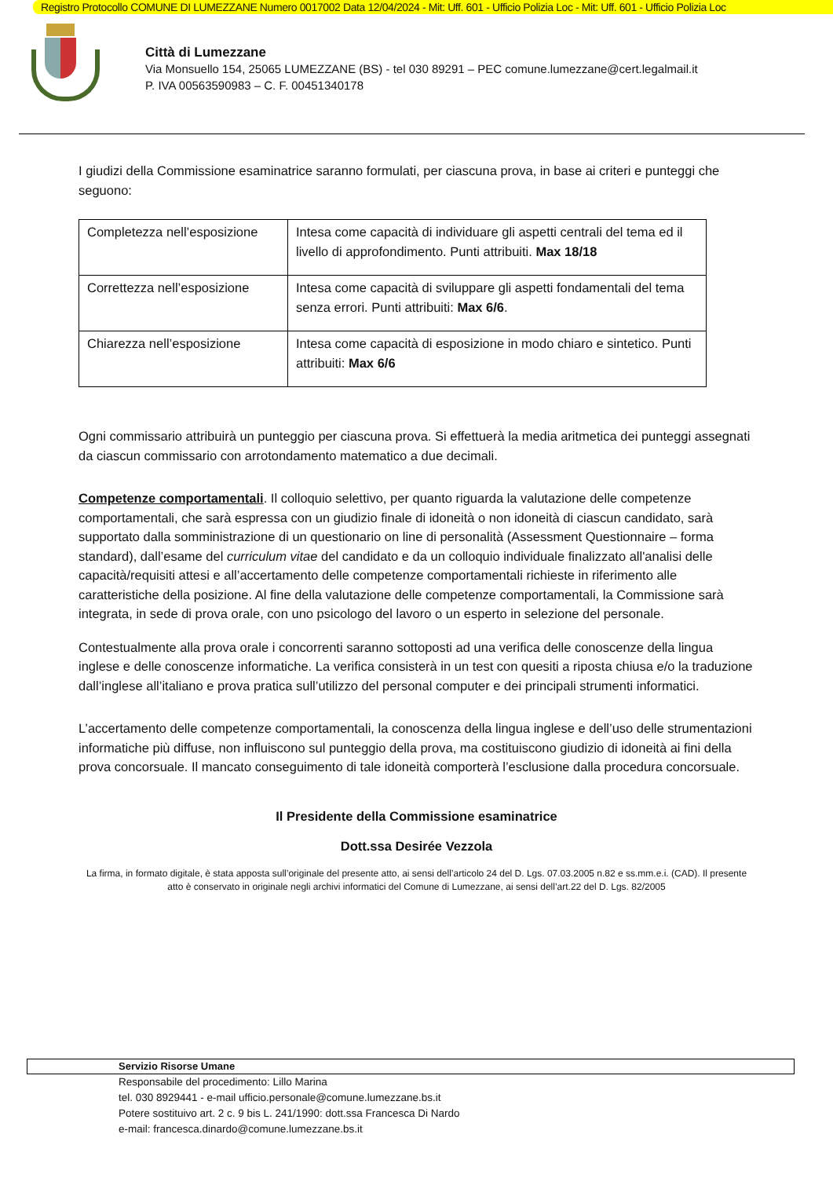Registro Protocollo COMUNE DI LUMEZZANE Numero 0017002 Data 12/04/2024 - Mit: Uff. 601 - Ufficio Polizia Loc - Mit: Uff. 601 - Ufficio Polizia Loc
Città di Lumezzane
Via Monsuello 154, 25065 LUMEZZANE (BS) - tel 030 89291 – PEC comune.lumezzane@cert.legalmail.it
P. IVA 00563590983 – C. F. 00451340178
I giudizi della Commissione esaminatrice saranno formulati, per ciascuna prova, in base ai criteri e punteggi che seguono:
| Completezza nell’esposizione | Intesa come capacità di individuare gli aspetti centrali del tema ed il livello di approfondimento. Punti attribuiti. Max 18/18 |
| Correttezza nell’esposizione | Intesa come capacità di sviluppare gli aspetti fondamentali del tema senza errori. Punti attribuiti: Max 6/6 . |
| Chiarezza nell’esposizione | Intesa come capacità di esposizione in modo chiaro e sintetico. Punti attribuiti: Max 6/6 |
Ogni commissario attribuirà un punteggio per ciascuna prova. Si effettuerà la media aritmetica dei punteggi assegnati da ciascun commissario con arrotondamento matematico a due decimali.
Competenze comportamentali. Il colloquio selettivo, per quanto riguarda la valutazione delle competenze comportamentali, che sarà espressa con un giudizio finale di idoneità o non idoneità di ciascun candidato, sarà supportato dalla somministrazione di un questionario on line di personalità (Assessment Questionnaire – forma standard), dall’esame del curriculum vitae del candidato e da un colloquio individuale finalizzato all'analisi delle capacità/requisiti attesi e all’accertamento delle competenze comportamentali richieste in riferimento alle caratteristiche della posizione. Al fine della valutazione delle competenze comportamentali, la Commissione sarà integrata, in sede di prova orale, con uno psicologo del lavoro o un esperto in selezione del personale.
Contestualmente alla prova orale i concorrenti saranno sottoposti ad una verifica delle conoscenze della lingua inglese e delle conoscenze informatiche. La verifica consisterà in un test con quesiti a riposta chiusa e/o la traduzione dall’inglese all’italiano e prova pratica sull’utilizzo del personal computer e dei principali strumenti informatici.
L’accertamento delle competenze comportamentali, la conoscenza della lingua inglese e dell’uso delle strumentazioni informatiche più diffuse, non influiscono sul punteggio della prova, ma costituiscono giudizio di idoneità ai fini della prova concorsuale. Il mancato conseguimento di tale idoneità comporterà l’esclusione dalla procedura concorsuale.
Il Presidente della Commissione esaminatrice
Dott.ssa Desirée Vezzola
La firma, in formato digitale, è stata apposta sull’originale del presente atto, ai sensi dell’articolo 24 del D. Lgs. 07.03.2005 n.82 e ss.mm.e.i. (CAD). Il presente atto è conservato in originale negli archivi informatici del Comune di Lumezzane, ai sensi dell’art.22 del D. Lgs. 82/2005
Servizio Risorse Umane
Responsabile del procedimento: Lillo Marina
tel. 030 8929441 - e-mail ufficio.personale@comune.lumezzane.bs.it
Potere sostituivo art. 2 c. 9 bis L. 241/1990: dott.ssa Francesca Di Nardo
e-mail: francesca.dinardo@comune.lumezzane.bs.it